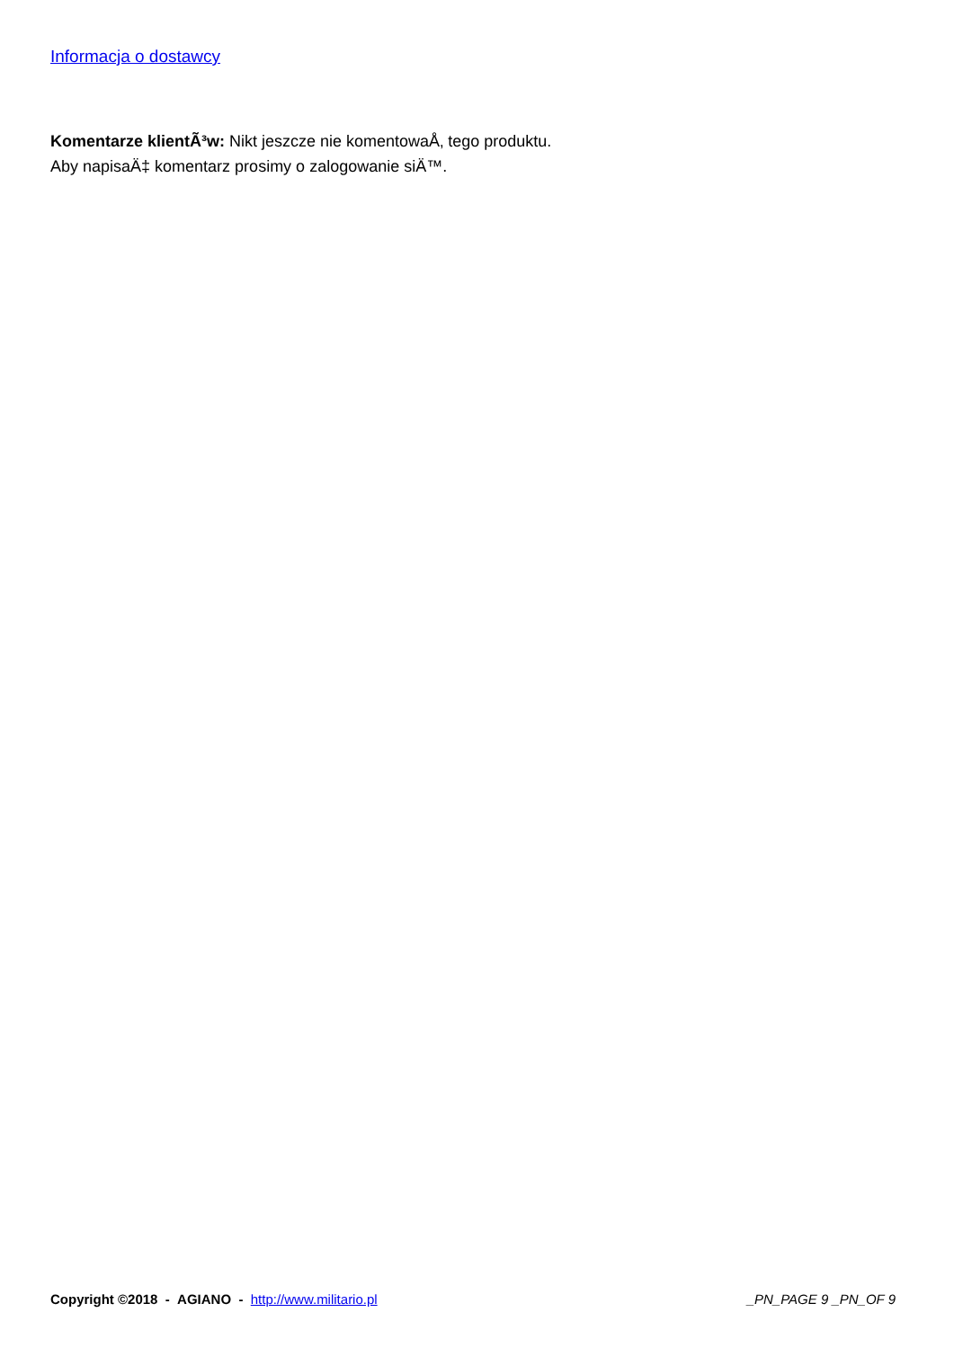Informacja o dostawcy
Komentarze klientÃ³w: Nikt jeszcze nie komentowaÅ‚ tego produktu.
Aby napisaÄ‡ komentarz prosimy o zalogowanie siÄ™.
Copyright ©2018 - AGIANO - http://www.militario.pl _PN_PAGE 9 _PN_OF 9